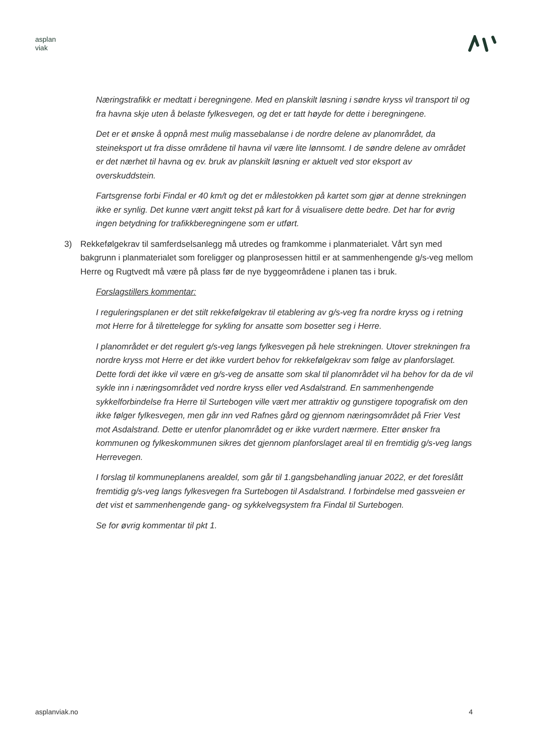asplan
viak
Næringstrafikk er medtatt i beregningene. Med en planskilt løsning i søndre kryss vil transport til og fra havna skje uten å belaste fylkesvegen, og det er tatt høyde for dette i beregningene.
Det er et ønske å oppnå mest mulig massebalanse i de nordre delene av planområdet, da steineksport ut fra disse områdene til havna vil være lite lønnsomt. I de søndre delene av området er det nærhet til havna og ev. bruk av planskilt løsning er aktuelt ved stor eksport av overskuddstein.
Fartsgrense forbi Findal er 40 km/t og det er målestokken på kartet som gjør at denne strekningen ikke er synlig. Det kunne vært angitt tekst på kart for å visualisere dette bedre. Det har for øvrig ingen betydning for trafikkberegningene som er utført.
3) Rekkefølgekrav til samferdselsanlegg må utredes og framkomme i planmaterialet. Vårt syn med bakgrunn i planmaterialet som foreligger og planprosessen hittil er at sammenhengende g/s-veg mellom Herre og Rugtvedt må være på plass før de nye byggeområdene i planen tas i bruk.
Forslagstillers kommentar:
I reguleringsplanen er det stilt rekkefølgekrav til etablering av g/s-veg fra nordre kryss og i retning mot Herre for å tilrettelegge for sykling for ansatte som bosetter seg i Herre.
I planområdet er det regulert g/s-veg langs fylkesvegen på hele strekningen. Utover strekningen fra nordre kryss mot Herre er det ikke vurdert behov for rekkefølgekrav som følge av planforslaget. Dette fordi det ikke vil være en g/s-veg de ansatte som skal til planområdet vil ha behov for da de vil sykle inn i næringsområdet ved nordre kryss eller ved Asdalstrand. En sammenhengende sykkelforbindelse fra Herre til Surtebogen ville vært mer attraktiv og gunstigere topografisk om den ikke følger fylkesvegen, men går inn ved Rafnes gård og gjennom næringsområdet på Frier Vest mot Asdalstrand. Dette er utenfor planområdet og er ikke vurdert nærmere. Etter ønsker fra kommunen og fylkeskommunen sikres det gjennom planforslaget areal til en fremtidig g/s-veg langs Herrevegen.
I forslag til kommuneplanens arealdel, som går til 1.gangsbehandling januar 2022, er det foreslått fremtidig g/s-veg langs fylkesvegen fra Surtebogen til Asdalstrand. I forbindelse med gassveien er det vist et sammenhengende gang- og sykkelvegsystem fra Findal til Surtebogen.
Se for øvrig kommentar til pkt 1.
asplanviak.no 4